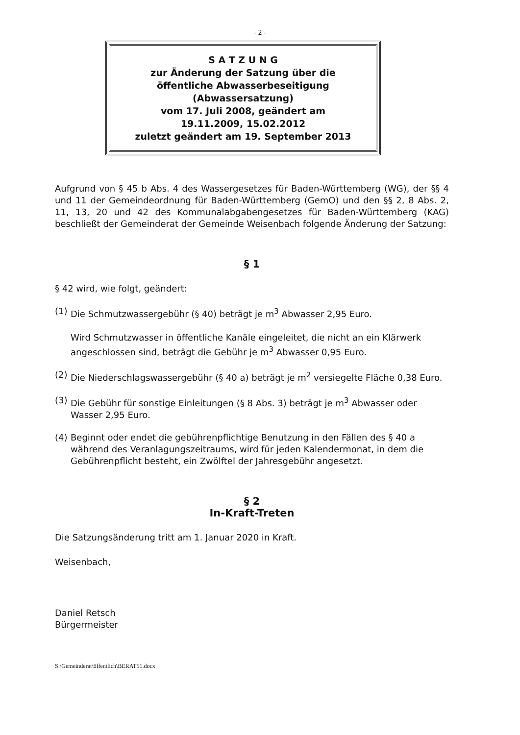- 2 -
S A T Z U N G
zur Änderung der Satzung über die
öffentliche Abwasserbeseitigung
(Abwassersatzung)
vom 17. Juli 2008, geändert am
19.11.2009, 15.02.2012
zuletzt geändert am 19. September 2013
Aufgrund von § 45 b Abs. 4 des Wassergesetzes für Baden-Württemberg (WG), der §§ 4 und 11 der Gemeindeordnung für Baden-Württemberg (GemO) und den §§ 2, 8 Abs. 2, 11, 13, 20 und 42 des Kommunalabgabengesetzes für Baden-Württemberg (KAG) beschließt der Gemeinderat der Gemeinde Weisenbach folgende Änderung der Satzung:
§ 1
§ 42 wird, wie folgt, geändert:
(1)
Die Schmutzwassergebühr (§ 40) beträgt je m<sup>3</sup> Abwasser 2,95 Euro.
Wird Schmutzwasser in öffentliche Kanäle eingeleitet, die nicht an ein Klärwerk angeschlossen sind, beträgt die Gebühr je m<sup>3</sup> Abwasser 0,95 Euro.
(2)
Die Niederschlagswassergebühr (§ 40 a) beträgt je m<sup>2</sup> versiegelte Fläche 0,38 Euro.
(3)
Die Gebühr für sonstige Einleitungen (§ 8 Abs. 3) beträgt je m<sup>3</sup> Abwasser oder Wasser 2,95 Euro.
(4)
Beginnt oder endet die gebührenpflichtige Benutzung in den Fällen des § 40 a während des Veranlagungszeitraums, wird für jeden Kalendermonat, in dem die Gebührenpflicht besteht, ein Zwölftel der Jahresgebühr angesetzt.
§ 2
In-Kraft-Treten
Die Satzungsänderung tritt am 1. Januar 2020 in Kraft.
Weisenbach,
Daniel Retsch
Bürgermeister
S:\Gemeinderat\öffentlich\BERAT51.docx